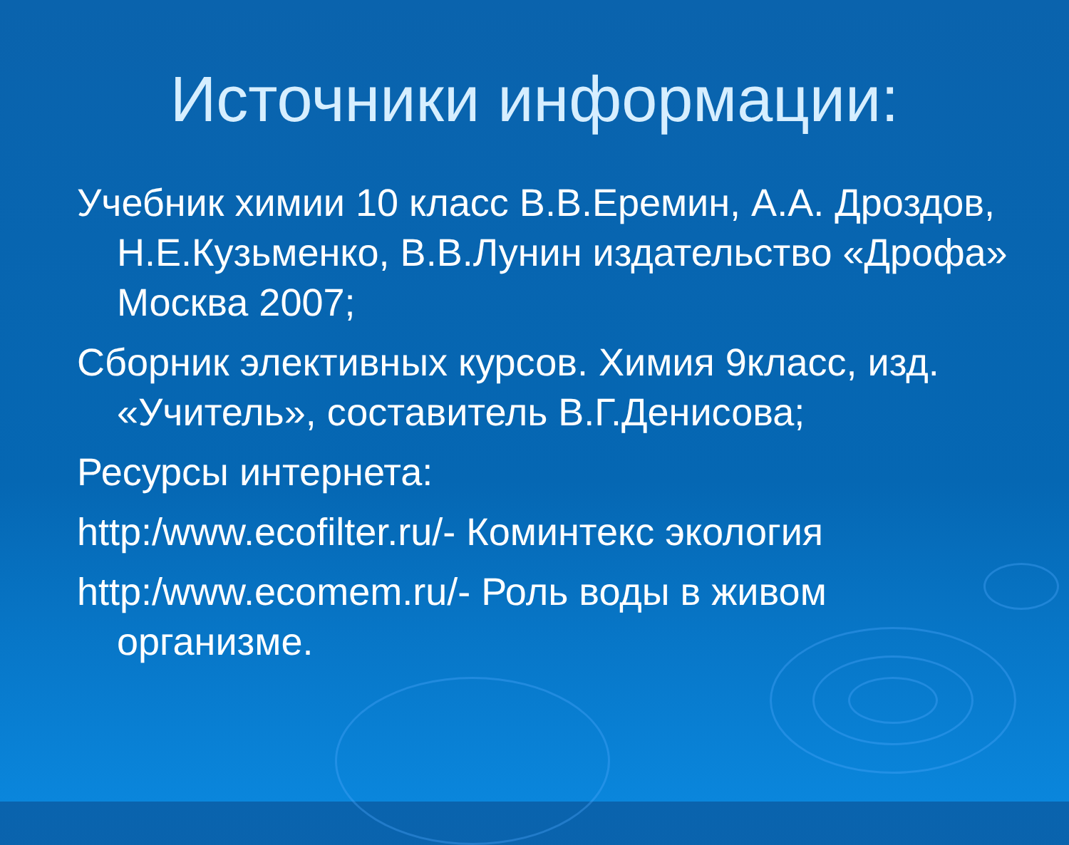Источники информации:
Учебник химии 10 класс В.В.Еремин, А.А. Дроздов, Н.Е.Кузьменко, В.В.Лунин издательство «Дрофа» Москва 2007;
Сборник элективных курсов. Химия 9класс, изд. «Учитель», составитель В.Г.Денисова;
Ресурсы интернета:
http:/www.ecofilter.ru/- Коминтекс экология
http:/www.ecomem.ru/- Роль воды в живом организме.